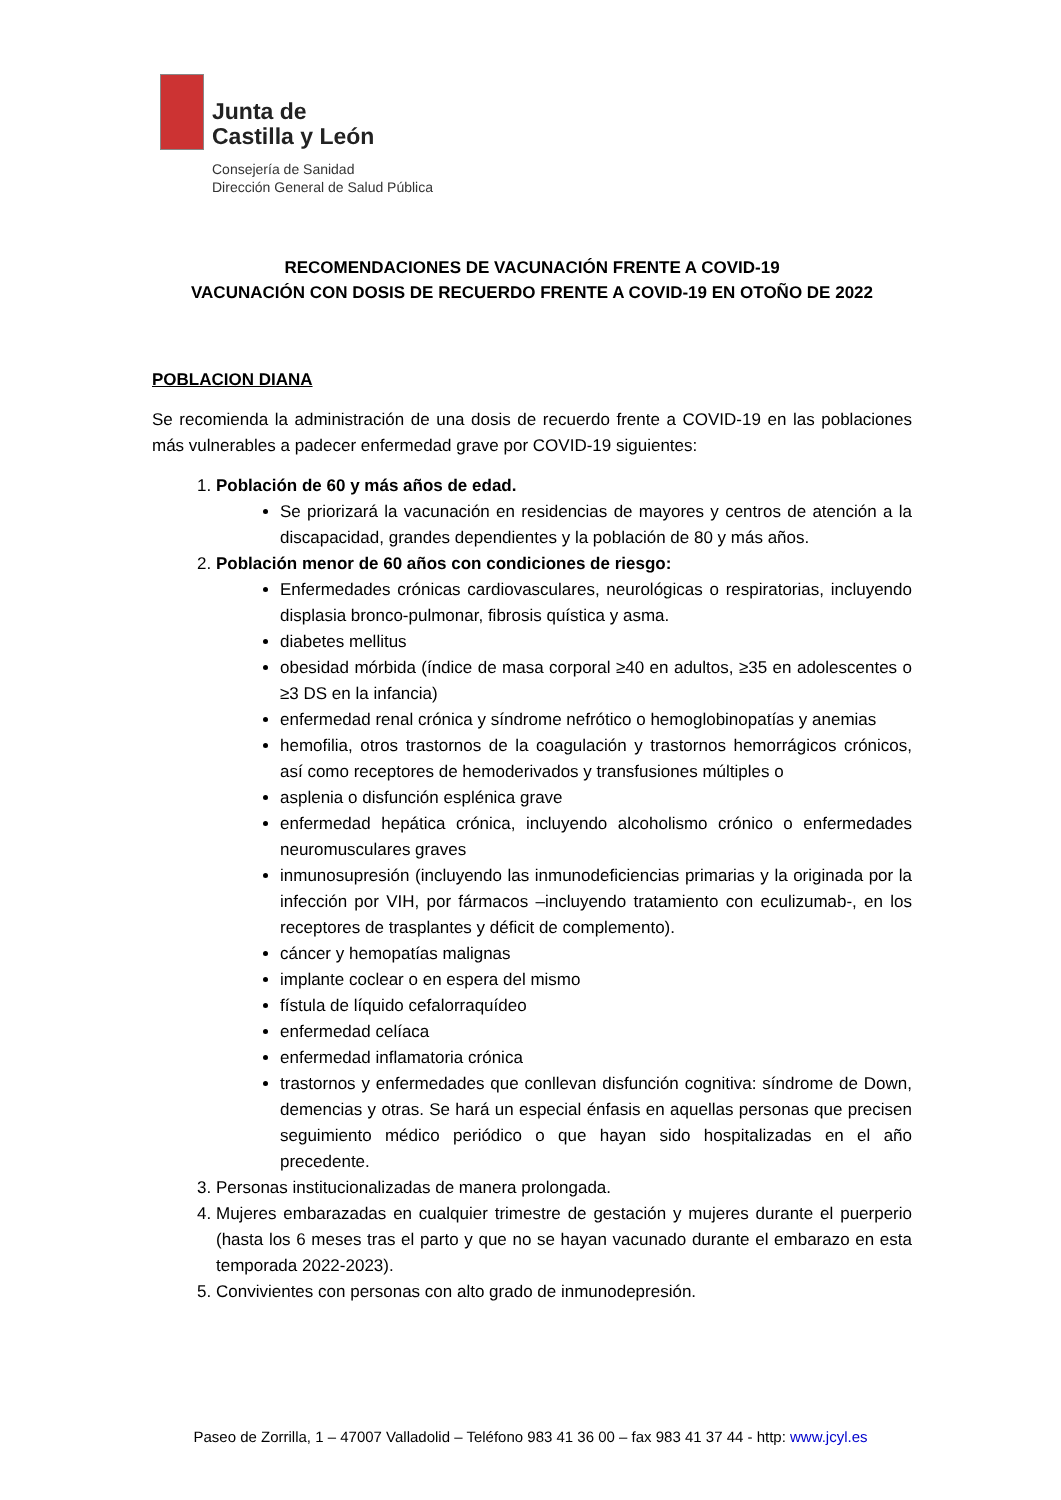Junta de
Castilla y León
Consejería de Sanidad
Dirección General de Salud Pública
RECOMENDACIONES DE VACUNACIÓN FRENTE A COVID-19
VACUNACIÓN CON DOSIS DE RECUERDO FRENTE A COVID-19 EN OTOÑO DE 2022
POBLACION DIANA
Se recomienda la administración de una dosis de recuerdo frente a COVID-19 en las poblaciones más vulnerables a padecer enfermedad grave por COVID-19 siguientes:
1. Población de 60 y más años de edad.
Se priorizará la vacunación en residencias de mayores y centros de atención a la discapacidad, grandes dependientes y la población de 80 y más años.
2. Población menor de 60 años con condiciones de riesgo:
Enfermedades crónicas cardiovasculares, neurológicas o respiratorias, incluyendo displasia bronco-pulmonar, fibrosis quística y asma.
diabetes mellitus
obesidad mórbida (índice de masa corporal ≥40 en adultos, ≥35 en adolescentes o ≥3 DS en la infancia)
enfermedad renal crónica y síndrome nefrótico o hemoglobinopatías y anemias
hemofilia, otros trastornos de la coagulación y trastornos hemorrágicos crónicos, así como receptores de hemoderivados y transfusiones múltiples o
asplenia o disfunción esplénica grave
enfermedad hepática crónica, incluyendo alcoholismo crónico o enfermedades neuromusculares graves
inmunosupresión (incluyendo las inmunodeficiencias primarias y la originada por la infección por VIH, por fármacos –incluyendo tratamiento con eculizumab-, en los receptores de trasplantes y déficit de complemento).
cáncer y hemopatías malignas
implante coclear o en espera del mismo
fístula de líquido cefalorraquídeo
enfermedad celíaca
enfermedad inflamatoria crónica
trastornos y enfermedades que conllevan disfunción cognitiva: síndrome de Down, demencias y otras. Se hará un especial énfasis en aquellas personas que precisen seguimiento médico periódico o que hayan sido hospitalizadas en el año precedente.
3. Personas institucionalizadas de manera prolongada.
4. Mujeres embarazadas en cualquier trimestre de gestación y mujeres durante el puerperio (hasta los 6 meses tras el parto y que no se hayan vacunado durante el embarazo en esta temporada 2022-2023).
5. Convivientes con personas con alto grado de inmunodepresión.
Paseo de Zorrilla, 1 – 47007 Valladolid – Teléfono 983 41 36 00 – fax 983 41 37 44 - http: www.jcyl.es